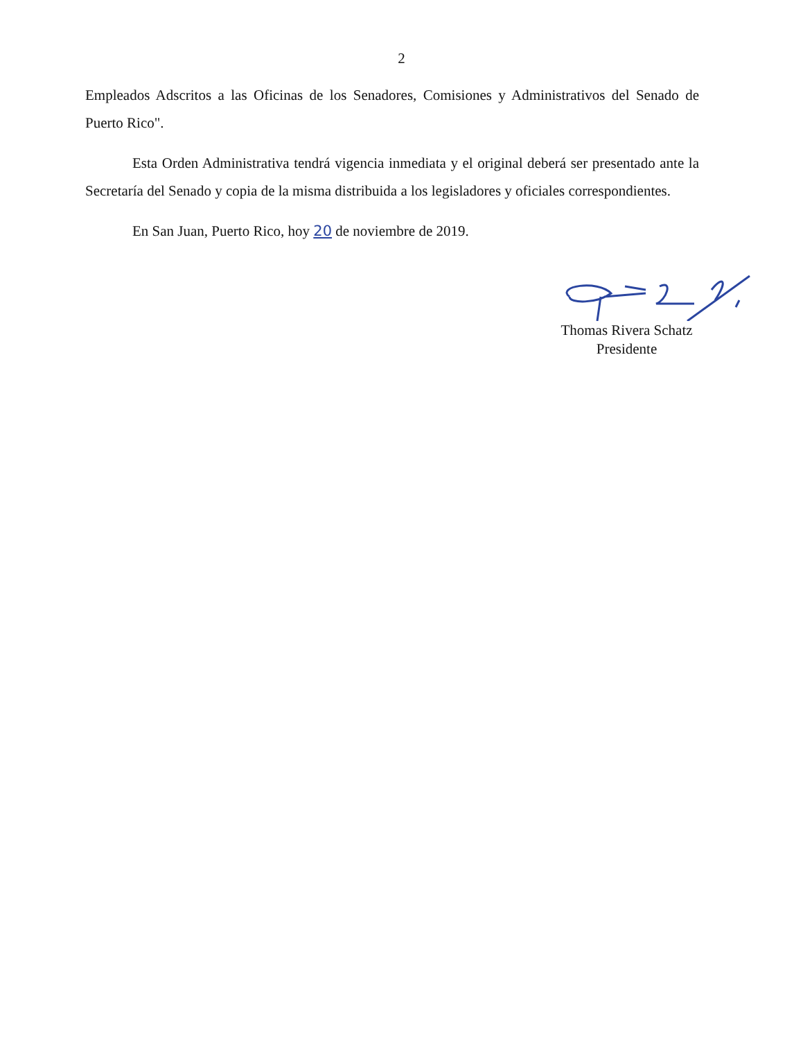2
Empleados Adscritos a las Oficinas de los Senadores, Comisiones y Administrativos del Senado de Puerto Rico".
Esta Orden Administrativa tendrá vigencia inmediata y el original deberá ser presentado ante la Secretaría del Senado y copia de la misma distribuida a los legisladores y oficiales correspondientes.
En San Juan, Puerto Rico, hoy 20 de noviembre de 2019.
Thomas Rivera Schatz
Presidente